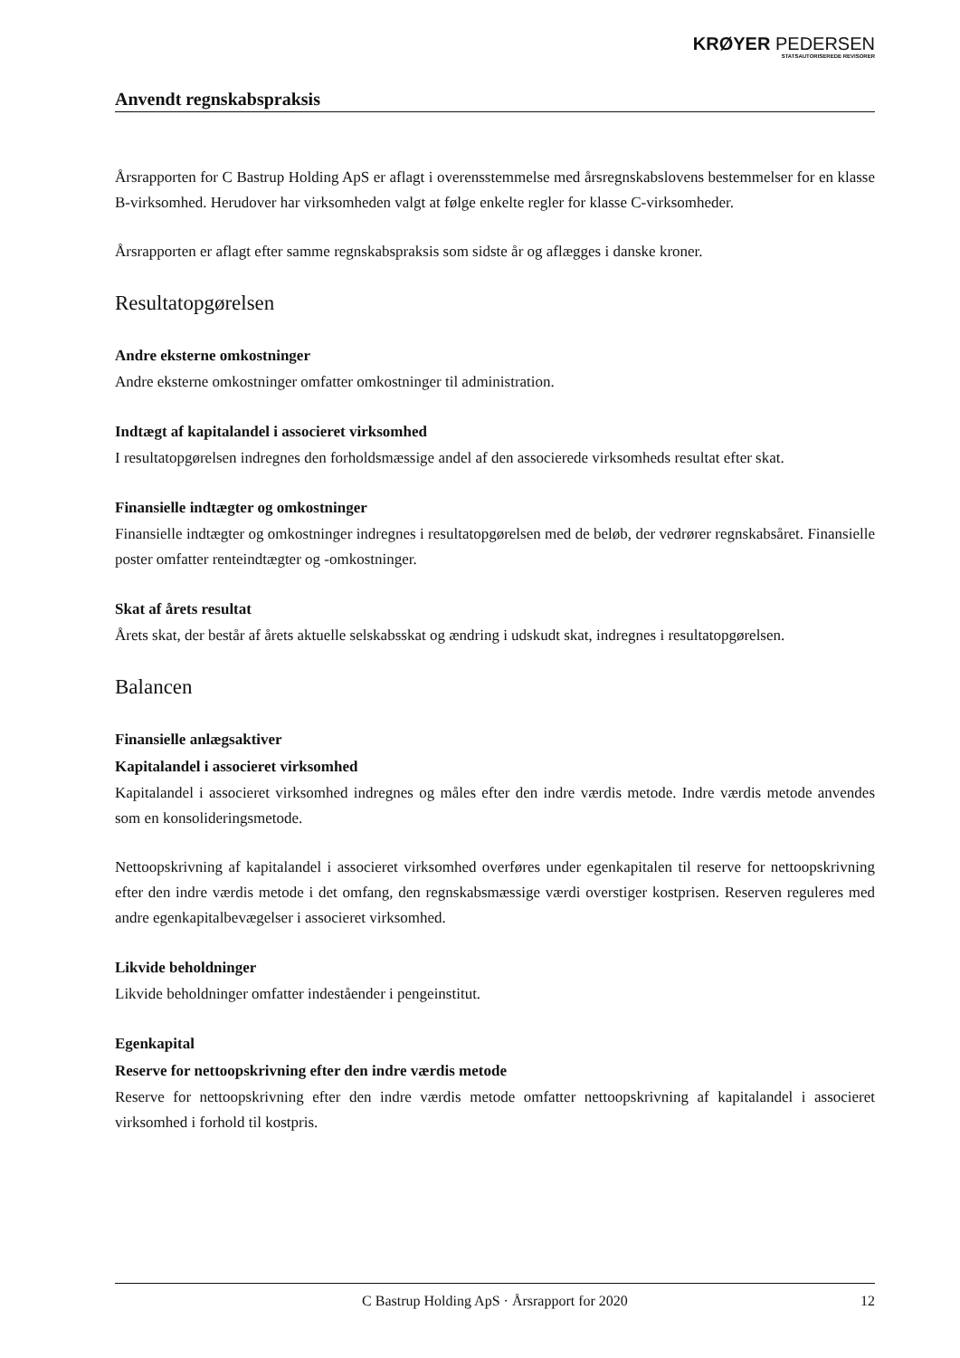KRØYER PEDERSEN
STATSAUTORISEREDE REVISORER
Anvendt regnskabspraksis
Årsrapporten for C Bastrup Holding ApS er aflagt i overensstemmelse med årsregnskabslovens bestemmelser for en klasse B-virksomhed. Herudover har virksomheden valgt at følge enkelte regler for klasse C-virksomheder.
Årsrapporten er aflagt efter samme regnskabspraksis som sidste år og aflægges i danske kroner.
Resultatopgørelsen
Andre eksterne omkostninger
Andre eksterne omkostninger omfatter omkostninger til administration.
Indtægt af kapitalandel i associeret virksomhed
I resultatopgørelsen indregnes den forholdsmæssige andel af den associerede virksomheds resultat efter skat.
Finansielle indtægter og omkostninger
Finansielle indtægter og omkostninger indregnes i resultatopgørelsen med de beløb, der vedrører regnskabsåret. Finansielle poster omfatter renteindtægter og -omkostninger.
Skat af årets resultat
Årets skat, der består af årets aktuelle selskabsskat og ændring i udskudt skat, indregnes i resultatopgørelsen.
Balancen
Finansielle anlægsaktiver
Kapitalandel i associeret virksomhed
Kapitalandel i associeret virksomhed indregnes og måles efter den indre værdis metode. Indre værdis metode anvendes som en konsolideringsmetode.
Nettoopskrivning af kapitalandel i associeret virksomhed overføres under egenkapitalen til reserve for nettoopskrivning efter den indre værdis metode i det omfang, den regnskabsmæssige værdi overstiger kostprisen. Reserven reguleres med andre egenkapitalbevægelser i associeret virksomhed.
Likvide beholdninger
Likvide beholdninger omfatter indeståender i pengeinstitut.
Egenkapital
Reserve for nettoopskrivning efter den indre værdis metode
Reserve for nettoopskrivning efter den indre værdis metode omfatter nettoopskrivning af kapitalandel i associeret virksomhed i forhold til kostpris.
C Bastrup Holding ApS · Årsrapport for 2020 12